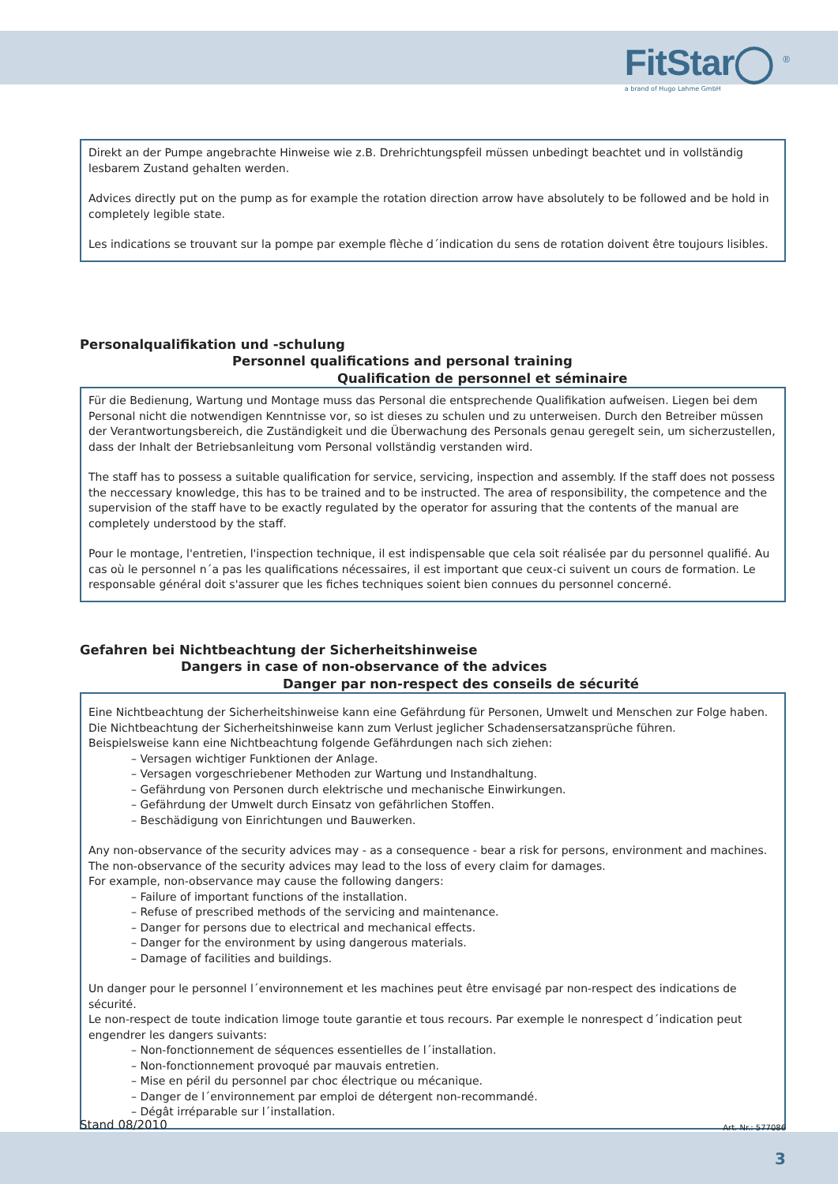FitStar◯ <sup>®</sup>
a brand of Hugo Lahme GmbH
Direkt an der Pumpe angebrachte Hinweise wie z.B. Drehrichtungspfeil müssen unbedingt beachtet und in vollständig lesbarem Zustand gehalten werden.
Advices directly put on the pump as for example the rotation direction arrow have absolutely to be followed and be hold in completely legible state.
Les indications se trouvant sur la pompe par exemple flèche d´indication du sens de rotation doivent être toujours lisibles.
Personalqualifikation und -schulung
Personnel qualifications and personal training
Qualification de personnel et séminaire
Für die Bedienung, Wartung und Montage muss das Personal die entsprechende Qualifikation aufweisen. Liegen bei dem Personal nicht die notwendigen Kenntnisse vor, so ist dieses zu schulen und zu unterweisen. Durch den Betreiber müssen der Verantwortungsbereich, die Zuständigkeit und die Überwachung des Personals genau geregelt sein, um sicherzustellen, dass der Inhalt der Betriebsanleitung vom Personal vollständig verstanden wird.
The staff has to possess a suitable qualification for service, servicing, inspection and assembly. If the staff does not possess the neccessary knowledge, this has to be trained and to be instructed. The area of responsibility, the competence and the supervision of the staff have to be exactly regulated by the operator for assuring that the contents of the manual are completely understood by the staff.
Pour le montage, l'entretien, l'inspection technique, il est indispensable que cela soit réalisée par du personnel qualifié. Au cas où le personnel n´a pas les qualifications nécessaires, il est important que ceux-ci suivent un cours de formation. Le responsable général doit s'assurer que les fiches techniques soient bien connues du personnel concerné.
Gefahren bei Nichtbeachtung der Sicherheitshinweise
Dangers in case of non-observance of the advices
Danger par non-respect des conseils de sécurité
Eine Nichtbeachtung der Sicherheitshinweise kann eine Gefährdung für Personen, Umwelt und Menschen zur Folge haben.
Die Nichtbeachtung der Sicherheitshinweise kann zum Verlust jeglicher Schadensersatzansprüche führen.
Beispielsweise kann eine Nichtbeachtung folgende Gefährdungen nach sich ziehen:
– Versagen wichtiger Funktionen der Anlage.
– Versagen vorgeschriebener Methoden zur Wartung und Instandhaltung.
– Gefährdung von Personen durch elektrische und mechanische Einwirkungen.
– Gefährdung der Umwelt durch Einsatz von gefährlichen Stoffen.
– Beschädigung von Einrichtungen und Bauwerken.
Any non-observance of the security advices may - as a consequence - bear a risk for persons, environment and machines.
The non-observance of the security advices may lead to the loss of every claim for damages.
For example, non-observance may cause the following dangers:
– Failure of important functions of the installation.
– Refuse of prescribed methods of the servicing and maintenance.
– Danger for persons due to electrical and mechanical effects.
– Danger for the environment by using dangerous materials.
– Damage of facilities and buildings.
Un danger pour le personnel l´environnement et les machines peut être envisagé par non-respect des indications de sécurité.
Le non-respect de toute indication limoge toute garantie et tous recours. Par exemple le nonrespect d´indication peut engendrer les dangers suivants:
– Non-fonctionnement de séquences essentielles de l´installation.
– Non-fonctionnement provoqué par mauvais entretien.
– Mise en péril du personnel par choc électrique ou mécanique.
– Danger de l´environnement par emploi de détergent non-recommandé.
– Dégât irréparable sur l´installation.
Stand 08/2010 Art. Nr.: 577086
3